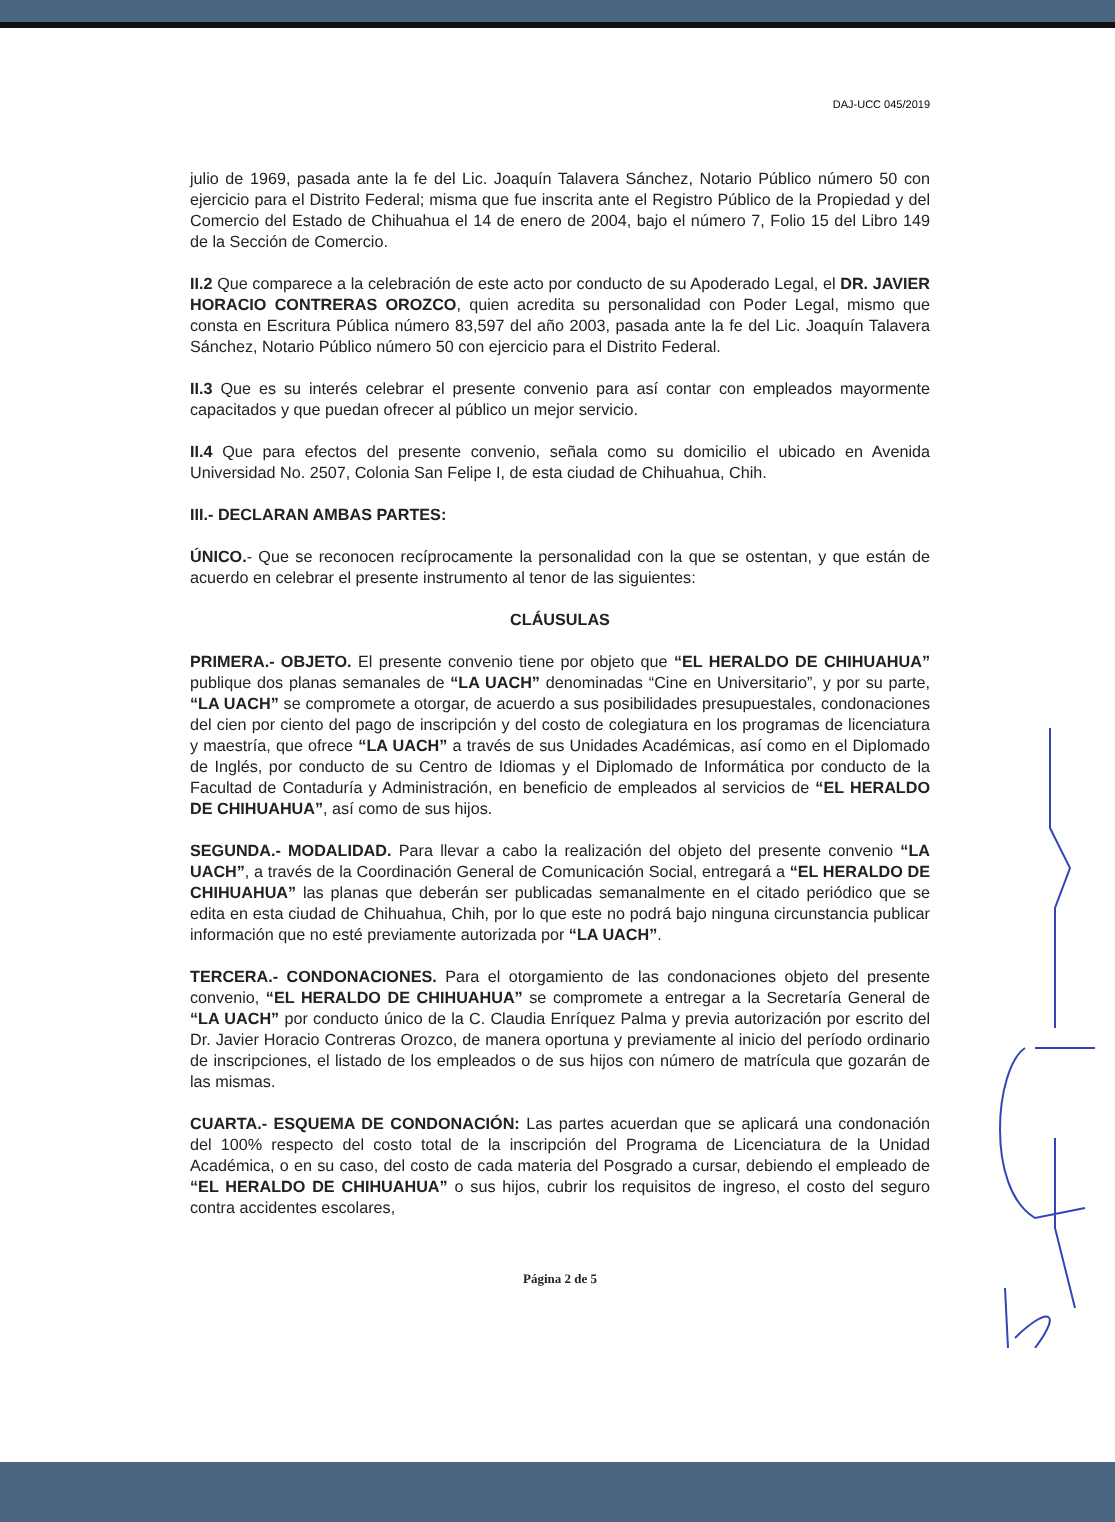DAJ-UCC 045/2019
julio de 1969, pasada ante la fe del Lic. Joaquín Talavera Sánchez, Notario Público número 50 con ejercicio para el Distrito Federal; misma que fue inscrita ante el Registro Público de la Propiedad y del Comercio del Estado de Chihuahua el 14 de enero de 2004, bajo el número 7, Folio 15 del Libro 149 de la Sección de Comercio.
II.2 Que comparece a la celebración de este acto por conducto de su Apoderado Legal, el DR. JAVIER HORACIO CONTRERAS OROZCO, quien acredita su personalidad con Poder Legal, mismo que consta en Escritura Pública número 83,597 del año 2003, pasada ante la fe del Lic. Joaquín Talavera Sánchez, Notario Público número 50 con ejercicio para el Distrito Federal.
II.3 Que es su interés celebrar el presente convenio para así contar con empleados mayormente capacitados y que puedan ofrecer al público un mejor servicio.
II.4 Que para efectos del presente convenio, señala como su domicilio el ubicado en Avenida Universidad No. 2507, Colonia San Felipe I, de esta ciudad de Chihuahua, Chih.
III.- DECLARAN AMBAS PARTES:
ÚNICO.- Que se reconocen recíprocamente la personalidad con la que se ostentan, y que están de acuerdo en celebrar el presente instrumento al tenor de las siguientes:
CLÁUSULAS
PRIMERA.- OBJETO. El presente convenio tiene por objeto que “EL HERALDO DE CHIHUAHUA” publique dos planas semanales de “LA UACH” denominadas “Cine en Universitario”, y por su parte, “LA UACH” se compromete a otorgar, de acuerdo a sus posibilidades presupuestales, condonaciones del cien por ciento del pago de inscripción y del costo de colegiatura en los programas de licenciatura y maestría, que ofrece “LA UACH” a través de sus Unidades Académicas, así como en el Diplomado de Inglés, por conducto de su Centro de Idiomas y el Diplomado de Informática por conducto de la Facultad de Contaduría y Administración, en beneficio de empleados al servicios de “EL HERALDO DE CHIHUAHUA”, así como de sus hijos.
SEGUNDA.- MODALIDAD. Para llevar a cabo la realización del objeto del presente convenio “LA UACH”, a través de la Coordinación General de Comunicación Social, entregará a “EL HERALDO DE CHIHUAHUA” las planas que deberán ser publicadas semanalmente en el citado periódico que se edita en esta ciudad de Chihuahua, Chih, por lo que este no podrá bajo ninguna circunstancia publicar información que no esté previamente autorizada por “LA UACH”.
TERCERA.- CONDONACIONES. Para el otorgamiento de las condonaciones objeto del presente convenio, “EL HERALDO DE CHIHUAHUA” se compromete a entregar a la Secretaría General de “LA UACH” por conducto único de la C. Claudia Enríquez Palma y previa autorización por escrito del Dr. Javier Horacio Contreras Orozco, de manera oportuna y previamente al inicio del período ordinario de inscripciones, el listado de los empleados o de sus hijos con número de matrícula que gozarán de las mismas.
CUARTA.- ESQUEMA DE CONDONACIÓN: Las partes acuerdan que se aplicará una condonación del 100% respecto del costo total de la inscripción del Programa de Licenciatura de la Unidad Académica, o en su caso, del costo de cada materia del Posgrado a cursar, debiendo el empleado de “EL HERALDO DE CHIHUAHUA” o sus hijos, cubrir los requisitos de ingreso, el costo del seguro contra accidentes escolares,
Página 2 de 5